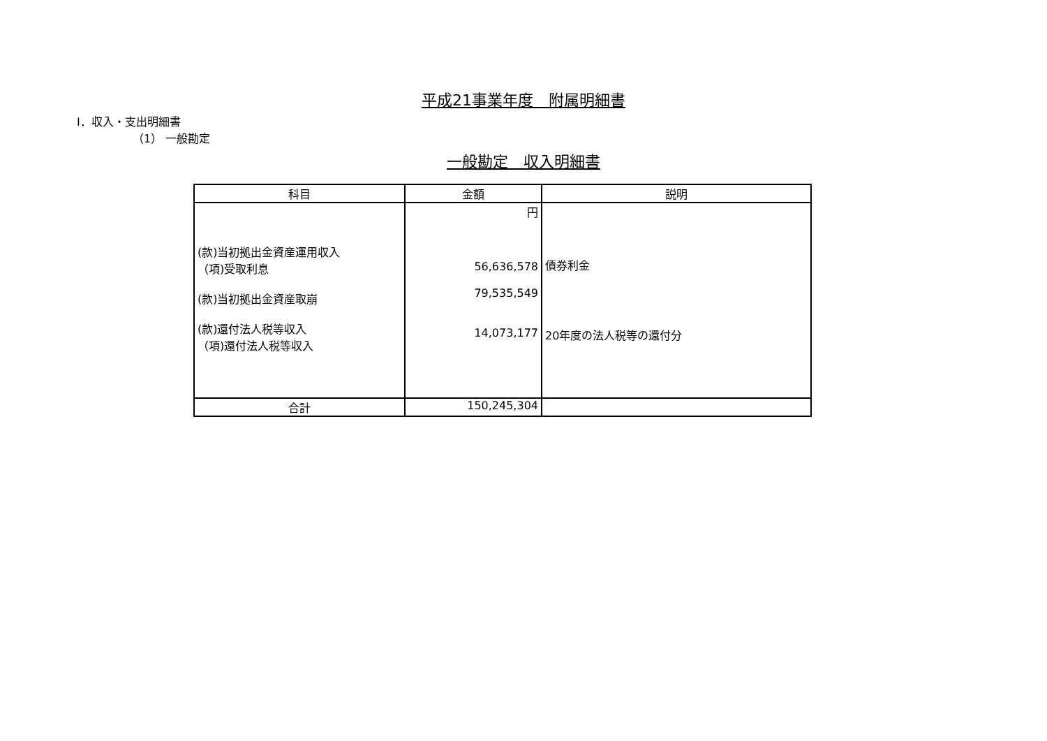平成21事業年度　附属明細書
Ⅰ．収入・支出明細書
（1） 一般勘定
一般勘定　収入明細書
| 科目 | 金額 | 説明 |
| --- | --- | --- |
| (款)当初拠出金資産運用収入 （項)受取利息 (款)当初拠出金資産取崩 (款)還付法人税等収入 （項)還付法人税等収入 | 円 56,636,578 79,535,549 14,073,177 | 債券利金 20年度の法人税等の還付分 |
| 合計 | 150,245,304 | |